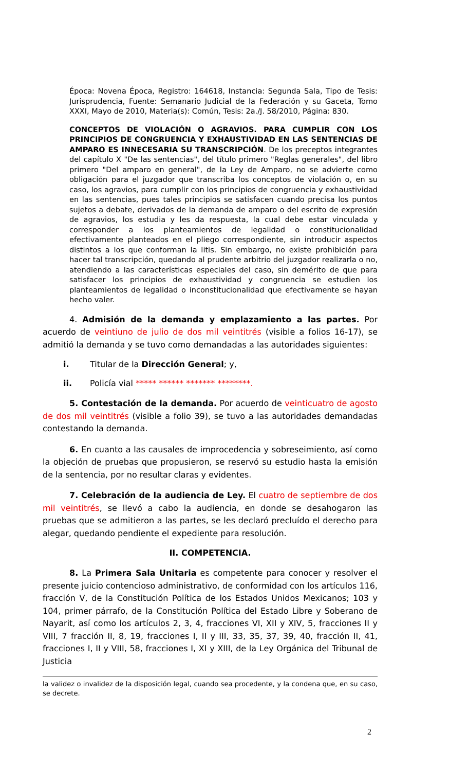Época: Novena Época, Registro: 164618, Instancia: Segunda Sala, Tipo de Tesis: Jurisprudencia, Fuente: Semanario Judicial de la Federación y su Gaceta, Tomo XXXI, Mayo de 2010, Materia(s): Común, Tesis: 2a./J. 58/2010, Página: 830.
CONCEPTOS DE VIOLACIÓN O AGRAVIOS. PARA CUMPLIR CON LOS PRINCIPIOS DE CONGRUENCIA Y EXHAUSTIVIDAD EN LAS SENTENCIAS DE AMPARO ES INNECESARIA SU TRANSCRIPCIÓN. De los preceptos integrantes del capítulo X "De las sentencias", del título primero "Reglas generales", del libro primero "Del amparo en general", de la Ley de Amparo, no se advierte como obligación para el juzgador que transcriba los conceptos de violación o, en su caso, los agravios, para cumplir con los principios de congruencia y exhaustividad en las sentencias, pues tales principios se satisfacen cuando precisa los puntos sujetos a debate, derivados de la demanda de amparo o del escrito de expresión de agravios, los estudia y les da respuesta, la cual debe estar vinculada y corresponder a los planteamientos de legalidad o constitucionalidad efectivamente planteados en el pliego correspondiente, sin introducir aspectos distintos a los que conforman la litis. Sin embargo, no existe prohibición para hacer tal transcripción, quedando al prudente arbitrio del juzgador realizarla o no, atendiendo a las características especiales del caso, sin demérito de que para satisfacer los principios de exhaustividad y congruencia se estudien los planteamientos de legalidad o inconstitucionalidad que efectivamente se hayan hecho valer.
4. Admisión de la demanda y emplazamiento a las partes. Por acuerdo de veintiuno de julio de dos mil veintitrés (visible a folios 16-17), se admitió la demanda y se tuvo como demandadas a las autoridades siguientes:
i. Titular de la Dirección General; y,
ii. Policía vial ***** ****** ******* ********.
5. Contestación de la demanda. Por acuerdo de veinticuatro de agosto de dos mil veintitrés (visible a folio 39), se tuvo a las autoridades demandadas contestando la demanda.
6. En cuanto a las causales de improcedencia y sobreseimiento, así como la objeción de pruebas que propusieron, se reservó su estudio hasta la emisión de la sentencia, por no resultar claras y evidentes.
7. Celebración de la audiencia de Ley. El cuatro de septiembre de dos mil veintitrés, se llevó a cabo la audiencia, en donde se desahogaron las pruebas que se admitieron a las partes, se les declaró precluído el derecho para alegar, quedando pendiente el expediente para resolución.
II. COMPETENCIA.
8. La Primera Sala Unitaria es competente para conocer y resolver el presente juicio contencioso administrativo, de conformidad con los artículos 116, fracción V, de la Constitución Política de los Estados Unidos Mexicanos; 103 y 104, primer párrafo, de la Constitución Política del Estado Libre y Soberano de Nayarit, así como los artículos 2, 3, 4, fracciones VI, XII y XIV, 5, fracciones II y VIII, 7 fracción II, 8, 19, fracciones I, II y III, 33, 35, 37, 39, 40, fracción II, 41, fracciones I, II y VIII, 58, fracciones I, XI y XIII, de la Ley Orgánica del Tribunal de Justicia
la validez o invalidez de la disposición legal, cuando sea procedente, y la condena que, en su caso, se decrete.
2